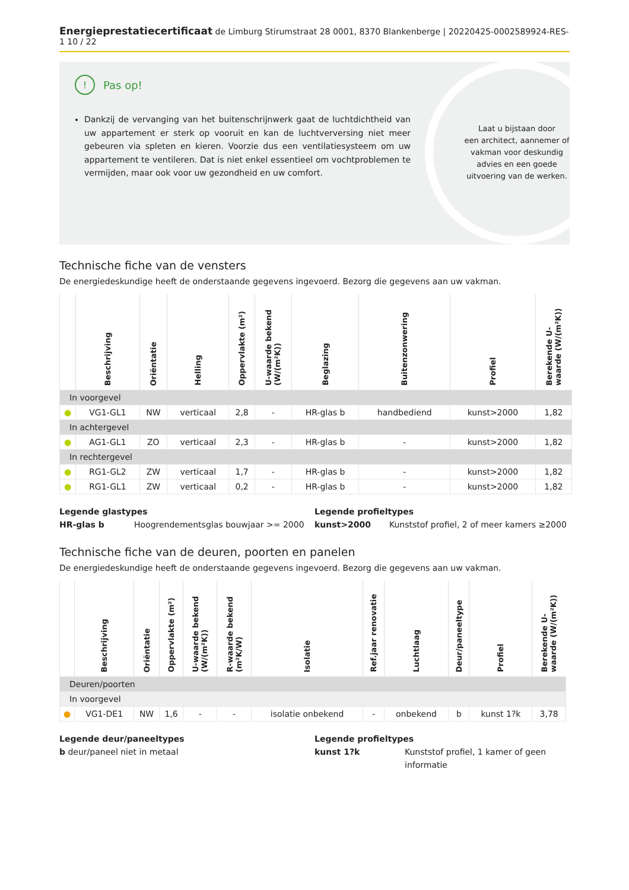Energieprestatiecertificaat de Limburg Stirumstraat 28 0001, 8370 Blankenberge | 20220425-0002589924-RES-1 10 / 22
! Pas op!
Dankzij de vervanging van het buitenschrijnwerk gaat de luchtdichtheid van uw appartement er sterk op vooruit en kan de luchtverversing niet meer gebeuren via spleten en kieren. Voorzie dus een ventilatiesysteem om uw appartement te ventileren. Dat is niet enkel essentieel om vochtproblemen te vermijden, maar ook voor uw gezondheid en uw comfort.
Laat u bijstaan door
een architect, aannemer of
vakman voor deskundig
advies en een goede
uitvoering van de werken.
Technische fiche van de vensters
De energiedeskundige heeft de onderstaande gegevens ingevoerd. Bezorg die gegevens aan uw vakman.
| | Beschrijving | Oriëntatie | Helling | Oppervlakte (m²) | U-waarde bekend (W/(m²K)) | Beglazing | Buitenzonwering | Profiel | Berekende U-waarde (W/(m²K)) |
| --- | --- | --- | --- | --- | --- | --- | --- | --- | --- |
| In voorgevel | | | | | | | | | |
| ● | VG1-GL1 | NW | verticaal | 2,8 | - | HR-glas b | handbediend | kunst>2000 | 1,82 |
| In achtergevel | | | | | | | | | |
| ● | AG1-GL1 | ZO | verticaal | 2,3 | - | HR-glas b | - | kunst>2000 | 1,82 |
| In rechtergevel | | | | | | | | | |
| ● | RG1-GL2 | ZW | verticaal | 1,7 | - | HR-glas b | - | kunst>2000 | 1,82 |
| ● | RG1-GL1 | ZW | verticaal | 0,2 | - | HR-glas b | - | kunst>2000 | 1,82 |
Legende glastypes
HR-glas b Hoogrendementsglas bouwjaar >= 2000
Legende profieltypes
kunst>2000 Kunststof profiel, 2 of meer kamers ≥2000
Technische fiche van de deuren, poorten en panelen
De energiedeskundige heeft de onderstaande gegevens ingevoerd. Bezorg die gegevens aan uw vakman.
| | Beschrijving | Oriëntatie | Oppervlakte (m²) | U-waarde bekend (W/(m²K)) | R-waarde bekend (m²K/W) | Isolatie | Ref.jaar renovatie | Luchtlaag | Deur/paneeltype | Profiel | Berekende U-waarde (W/(m²K)) |
| --- | --- | --- | --- | --- | --- | --- | --- | --- | --- | --- | --- |
| Deuren/poorten | | | | | | | | | | | |
| In voorgevel | | | | | | | | | | | |
| ● | VG1-DE1 | NW | 1,6 | - | - | isolatie onbekend | - | onbekend | b | kunst 1?k | 3,78 |
Legende deur/paneeltypes
b deur/paneel niet in metaal
Legende profieltypes
kunst 1?k Kunststof profiel, 1 kamer of geen informatie